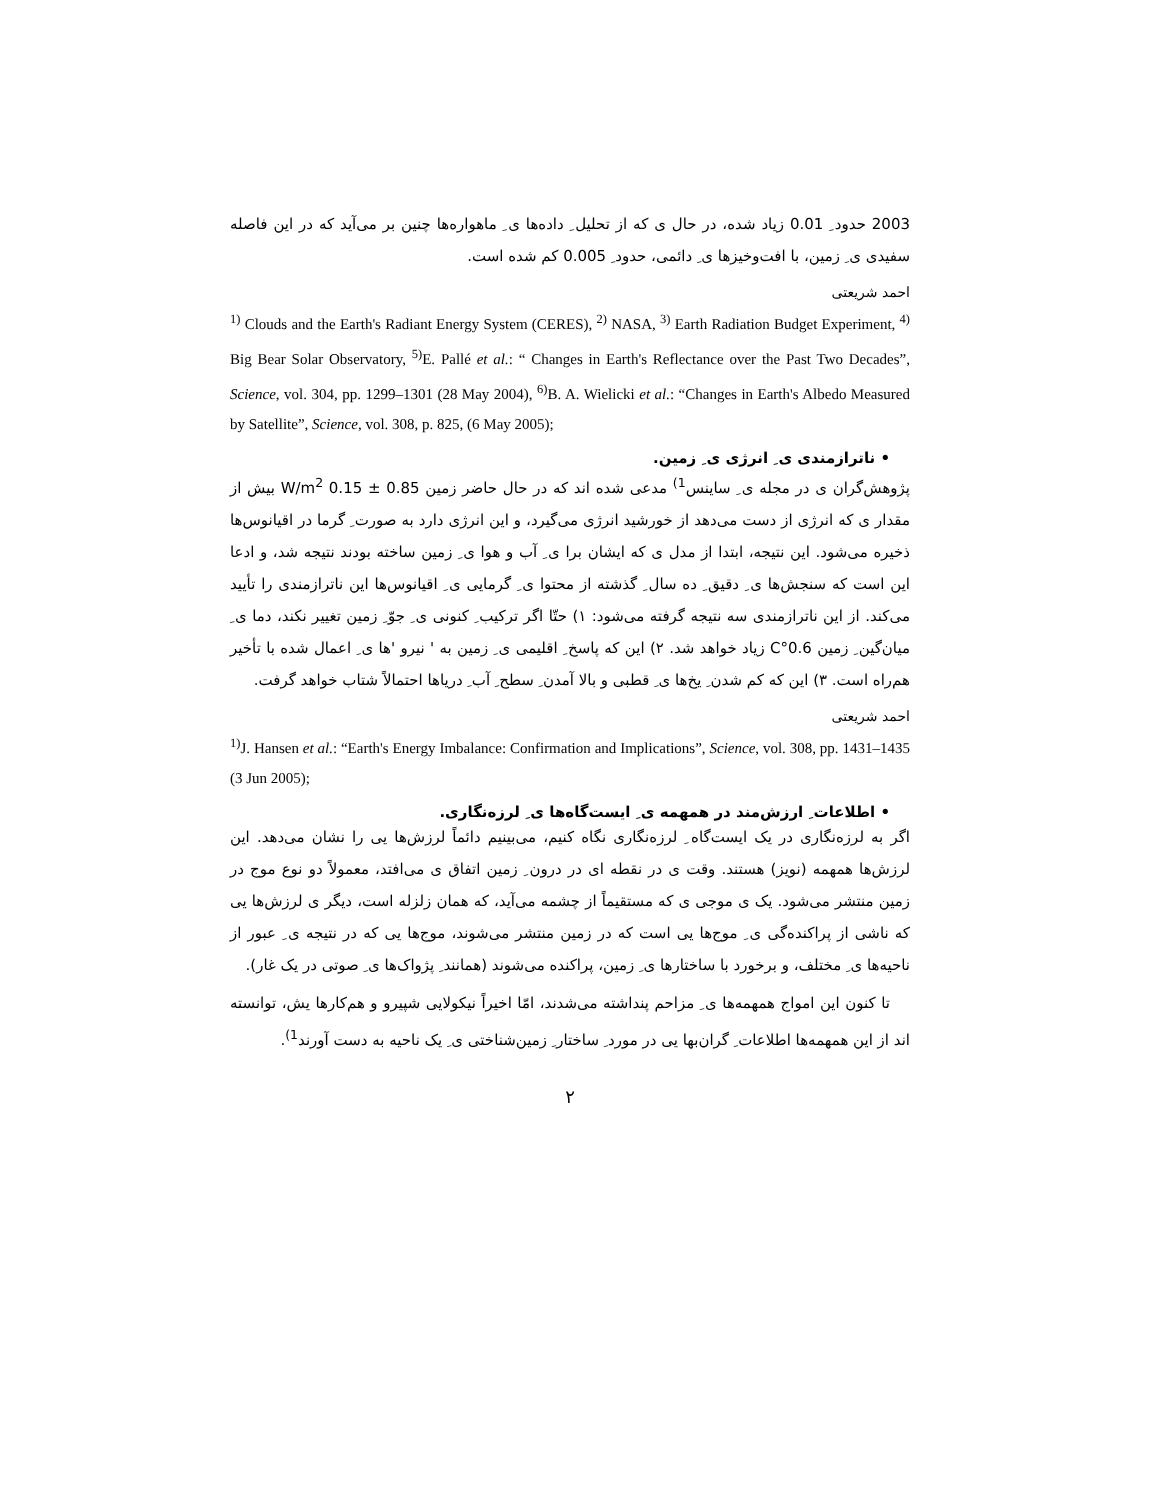2003 حدود ِ 0.01 زیاد شده، در حال ی که از تحلیل ِ داده‌ها ی ِ ماهواره‌ها چنین بر می‌آید که در این فاصله سفیدی ی ِ زمین، با افت‌وخیزها ی ِ دائمی، حدود ِ 0.005 کم شده است.
احمد شریعتی
<sup>1)</sup> Clouds and the Earth's Radiant Energy System (CERES), <sup>2)</sup> NASA, <sup>3)</sup> Earth Radiation Budget Experiment, <sup>4)</sup> Big Bear Solar Observatory, <sup>5)</sup>E. Pallé et al.: “ Changes in Earth's Reflectance over the Past Two Decades”, Science, vol. 304, pp. 1299–1301 (28 May 2004), <sup>6)</sup>B. A. Wielicki et al.: “Changes in Earth's Albedo Measured by Satellite”, Science, vol. 308, p. 825, (6 May 2005);
• ناترازمندی ی ِ انرژی ی ِ زمین.
پژوهش‌گران ی در مجله ی ِ ساینس<sup>1)</sup> مدعی شده اند که در حال حاضر زمین 0.85 ± 0.15 W/m<sup>2</sup> بیش از مقدار ی که انرژی از دست می‌دهد از خورشید انرژی می‌گیرد، و این انرژی دارد به صورت ِ گرما در اقیانوس‌ها ذخیره می‌شود. این نتیجه، ابتدا از مدل ی که ایشان برا ی ِ آب و هوا ی ِ زمین ساخته بودند نتیجه شد، و ادعا این است که سنجش‌ها ی ِ دقیق ِ ده سال ِ گذشته از محتوا ی ِ گرمایی ی ِ اقیانوس‌ها این ناترازمندی را تأیید می‌کند. از این ناترازمندی سه نتیجه گرفته می‌شود: ۱) حتّا اگر ترکیب ِ کنونی ی ِ جوّ ِ زمین تغییر نکند، دما ی ِ میان‌گین ِ زمین 0.6°C زیاد خواهد شد. ۲) این که پاسخ ِ اقلیمی ی ِ زمین به ' نیرو 'ها ی ِ اعمال شده با تأخیر هم‌راه است. ۳) این که کم شدن ِ یخ‌ها ی ِ قطبی و بالا آمدن ِ سطح ِ آب ِ دریاها احتمالاً شتاب خواهد گرفت.
احمد شریعتی
<sup>1)</sup> J. Hansen et al.: “Earth's Energy Imbalance: Confirmation and Implications”, Science, vol. 308, pp. 1431–1435 (3 Jun 2005);
• اطلاعات ِ ارزش‌مند در همهمه ی ِ ایست‌گاه‌ها ی ِ لرزه‌نگاری.
اگر به لرزه‌نگاری در یک ایست‌گاه ِ لرزه‌نگاری نگاه کنیم، می‌بینیم دائماً لرزش‌ها یی را نشان می‌دهد. این لرزش‌ها همهمه (نویز) هستند. وقت ی در نقطه ای در درون ِ زمین اتفاق ی می‌افتد، معمولاً دو نوع موج در زمین منتشر می‌شود. یک ی موجی ی که مستقیماً از چشمه می‌آید، که همان زلزله است، دیگر ی لرزش‌ها یی که ناشی از پراکنده‌گی ی ِ موج‌ها یی است که در زمین منتشر می‌شوند، موج‌ها یی که در نتیجه ی ِ عبور از ناحیه‌ها ی ِ مختلف، و برخورد با ساختارها ی ِ زمین، پراکنده می‌شوند (همانند ِ پژواک‌ها ی ِ صوتی در یک غار).
تا کنون این امواج همهمه‌ها ی ِ مزاحم پنداشته می‌شدند، امّا اخیراً نیکولایی شپیرو و هم‌کارها یش، توانسته اند از این همهمه‌ها اطلاعات ِ گران‌بها یی در مورد ِ ساختار ِ زمین‌شناختی ی ِ یک ناحیه به دست آورند<sup>1)</sup>.
۲